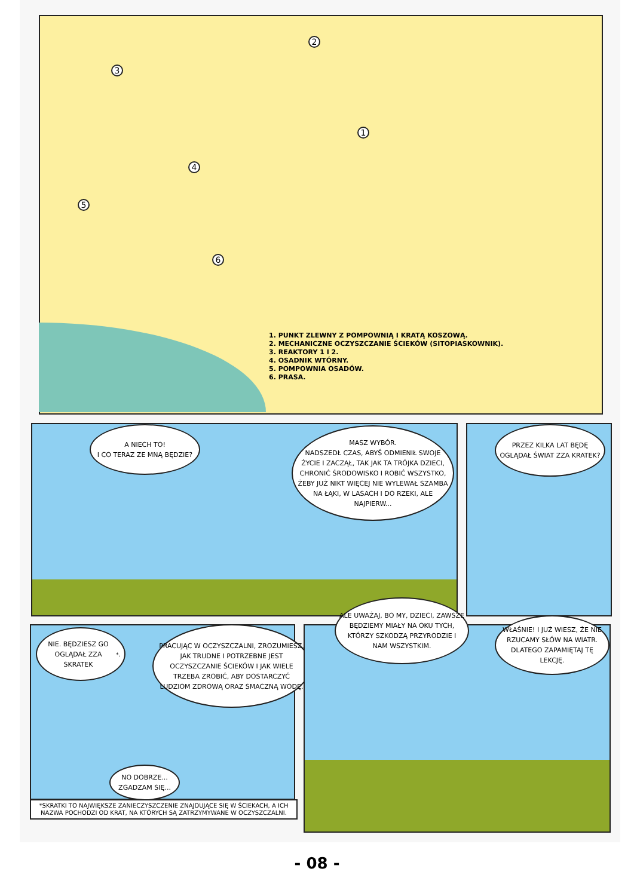1
2
3
4
5
6
1. PUNKT ZLEWNY Z POMPOWNIĄ I KRATĄ KOSZOWĄ.
2. MECHANICZNE OCZYSZCZANIE ŚCIEKÓW (SITOPIASKOWNIK).
3. REAKTORY 1 I 2.
4. OSADNIK WTÓRNY.
5. POMPOWNIA OSADÓW.
6. PRASA.
A NIECH TO!
I CO TERAZ ZE MNĄ BĘDZIE?
MASZ WYBÓR.
NADSZEDŁ CZAS, ABYŚ ODMIENIŁ SWOJE ŻYCIE I ZACZĄŁ, TAK JAK TA TRÓJKA DZIECI, CHRONIĆ ŚRODOWISKO I ROBIĆ WSZYSTKO, ŻEBY JUŻ NIKT WIĘCEJ NIE WYLEWAŁ SZAMBA NA ŁĄKI, W LASACH I DO RZEKI, ALE NAJPIERW...
PRZEZ KILKA LAT BĘDĘ OGLĄDAŁ ŚWIAT ZZA KRATEK?
NIE. BĘDZIESZ GO OGLĄDAŁ ZZA SKRATEK<sup>*</sup>.
PRACUJĄC W OCZYSZCZALNI, ZROZUMIESZ, JAK TRUDNE I POTRZEBNE JEST OCZYSZCZANIE ŚCIEKÓW I JAK WIELE TRZEBA ZROBIĆ, ABY DOSTARCZYĆ LUDZIOM ZDROWĄ ORAZ SMACZNĄ WODĘ.
NO DOBRZE... ZGADZAM SIĘ...
*SKRATKI TO NAJWIĘKSZE ZANIECZYSZCZENIE ZNAJDUJĄCE SIĘ W ŚCIEKACH, A ICH NAZWA POCHODZI OD KRAT, NA KTÓRYCH SĄ ZATRZYMYWANE W OCZYSZCZALNI.
ALE UWAŻAJ, BO MY, DZIECI, ZAWSZE BĘDZIEMY MIAŁY NA OKU TYCH, KTÓRZY SZKODZĄ PRZYRODZIE I NAM WSZYSTKIM.
WŁAŚNIE! I JUŻ WIESZ, ŻE NIE RZUCAMY SŁÓW NA WIATR. DLATEGO ZAPAMIĘTAJ TĘ LEKCJĘ.
- 08 -